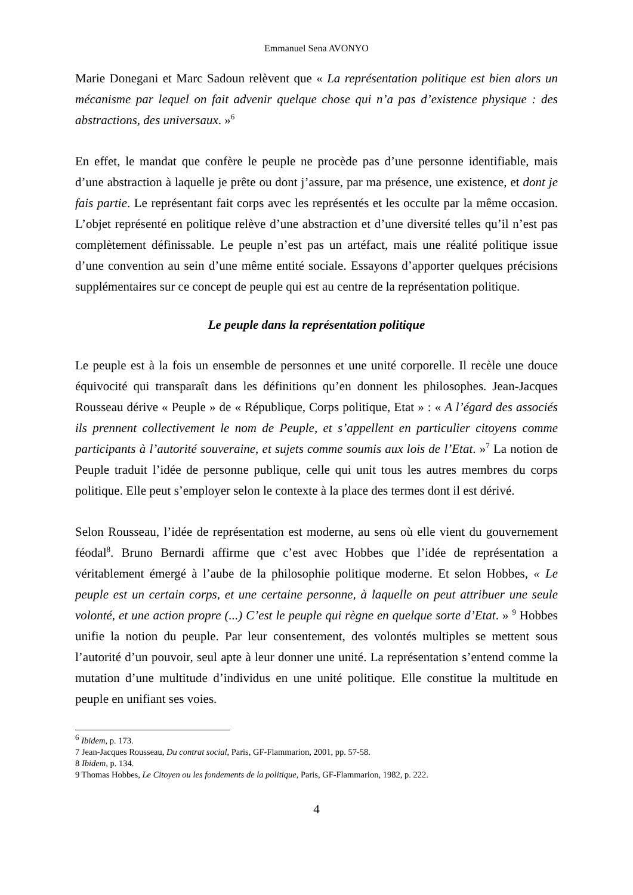Emmanuel Sena AVONYO
Marie Donegani et Marc Sadoun relèvent que « La représentation politique est bien alors un mécanisme par lequel on fait advenir quelque chose qui n’a pas d’existence physique : des abstractions, des universaux. »<sup>6</sup>
En effet, le mandat que confère le peuple ne procède pas d’une personne identifiable, mais d’une abstraction à laquelle je prête ou dont j’assure, par ma présence, une existence, et dont je fais partie. Le représentant fait corps avec les représentés et les occulte par la même occasion. L’objet représenté en politique relève d’une abstraction et d’une diversité telles qu’il n’est pas complètement définissable. Le peuple n’est pas un artéfact, mais une réalité politique issue d’une convention au sein d’une même entité sociale. Essayons d’apporter quelques précisions supplémentaires sur ce concept de peuple qui est au centre de la représentation politique.
Le peuple dans la représentation politique
Le peuple est à la fois un ensemble de personnes et une unité corporelle. Il recèle une douce équivocité qui transparaît dans les définitions qu’en donnent les philosophes. Jean-Jacques Rousseau dérive « Peuple » de « République, Corps politique, Etat » : « A l’égard des associés ils prennent collectivement le nom de Peuple, et s’appellent en particulier citoyens comme participants à l’autorité souveraine, et sujets comme soumis aux lois de l’Etat. »<sup>7</sup> La notion de Peuple traduit l’idée de personne publique, celle qui unit tous les autres membres du corps politique. Elle peut s’employer selon le contexte à la place des termes dont il est dérivé.
Selon Rousseau, l’idée de représentation est moderne, au sens où elle vient du gouvernement féodal<sup>8</sup>. Bruno Bernardi affirme que c’est avec Hobbes que l’idée de représentation a véritablement émergé à l’aube de la philosophie politique moderne. Et selon Hobbes, « Le peuple est un certain corps, et une certaine personne, à laquelle on peut attribuer une seule volonté, et une action propre (...) C’est le peuple qui règne en quelque sorte d’Etat. » <sup>9</sup> Hobbes unifie la notion du peuple. Par leur consentement, des volontés multiples se mettent sous l’autorité d’un pouvoir, seul apte à leur donner une unité. La représentation s’entend comme la mutation d’une multitude d’individus en une unité politique. Elle constitue la multitude en peuple en unifiant ses voies.
<sup>6</sup> Ibidem, p. 173.
7 Jean-Jacques Rousseau, Du contrat social, Paris, GF-Flammarion, 2001, pp. 57-58.
8 Ibidem, p. 134.
9 Thomas Hobbes, Le Citoyen ou les fondements de la politique, Paris, GF-Flammarion, 1982, p. 222.
4